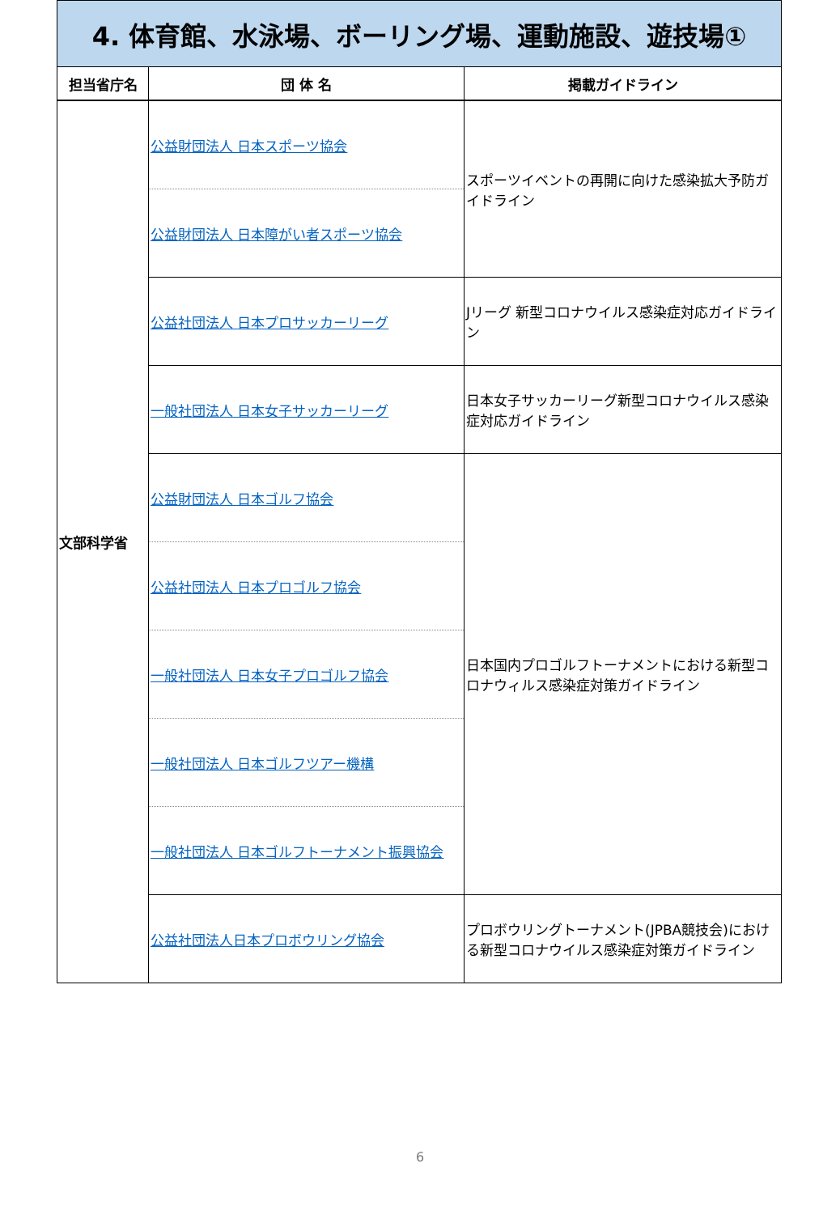| 4. 体育館、水泳場、ボーリング場、運動施設、遊技場① | | |
| 担当省庁名 | 団 体 名 | 掲載ガイドライン |
| 文部科学省 | 公益財団法人 日本スポーツ協会 | スポーツイベントの再開に向けた感染拡大予防ガイドライン |
| | 公益財団法人 日本障がい者スポーツ協会 | |
| | 公益社団法人 日本プロサッカーリーグ | Jリーグ 新型コロナウイルス感染症対応ガイドライン |
| | 一般社団法人 日本女子サッカーリーグ | 日本女子サッカーリーグ新型コロナウイルス感染症対応ガイドライン |
| | 公益財団法人 日本ゴルフ協会 | 日本国内プロゴルフトーナメントにおける新型コロナウィルス感染症対策ガイドライン |
| | 公益社団法人 日本プロゴルフ協会 | |
| | 一般社団法人 日本女子プロゴルフ協会 | |
| | 一般社団法人 日本ゴルフツアー機構 | |
| | 一般社団法人 日本ゴルフトーナメント振興協会 | |
| | 公益社団法人日本プロボウリング協会 | プロボウリングトーナメント(JPBA競技会)における新型コロナウイルス感染症対策ガイドライン |
6